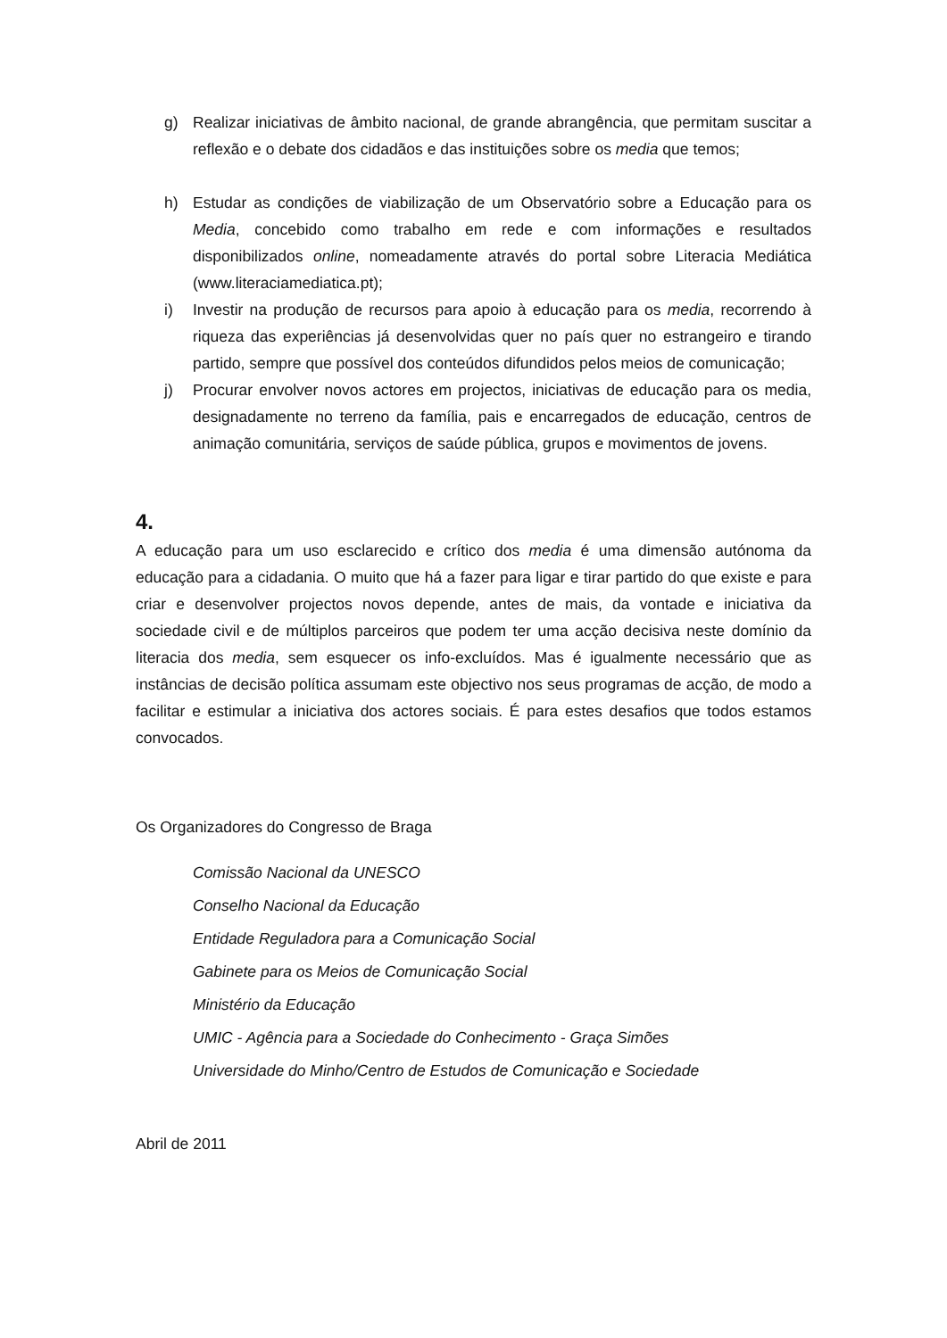g) Realizar iniciativas de âmbito nacional, de grande abrangência, que permitam suscitar a reflexão e o debate dos cidadãos e das instituições sobre os media que temos;
h) Estudar as condições de viabilização de um Observatório sobre a Educação para os Media, concebido como trabalho em rede e com informações e resultados disponibilizados online, nomeadamente através do portal sobre Literacia Mediática (www.literaciamediatica.pt);
i) Investir na produção de recursos para apoio à educação para os media, recorrendo à riqueza das experiências já desenvolvidas quer no país quer no estrangeiro e tirando partido, sempre que possível dos conteúdos difundidos pelos meios de comunicação;
j) Procurar envolver novos actores em projectos, iniciativas de educação para os media, designadamente no terreno da família, pais e encarregados de educação, centros de animação comunitária, serviços de saúde pública, grupos e movimentos de jovens.
4.
A educação para um uso esclarecido e crítico dos media é uma dimensão autónoma da educação para a cidadania. O muito que há a fazer para ligar e tirar partido do que existe e para criar e desenvolver projectos novos depende, antes de mais, da vontade e iniciativa da sociedade civil e de múltiplos parceiros que podem ter uma acção decisiva neste domínio da literacia dos media, sem esquecer os info-excluídos. Mas é igualmente necessário que as instâncias de decisão política assumam este objectivo nos seus programas de acção, de modo a facilitar e estimular a iniciativa dos actores sociais. É para estes desafios que todos estamos convocados.
Os Organizadores do Congresso de Braga
Comissão Nacional da UNESCO
Conselho Nacional da Educação
Entidade Reguladora para a Comunicação Social
Gabinete para os Meios de Comunicação Social
Ministério da Educação
UMIC - Agência para a Sociedade do Conhecimento - Graça Simões
Universidade do Minho/Centro de Estudos de Comunicação e Sociedade
Abril de 2011